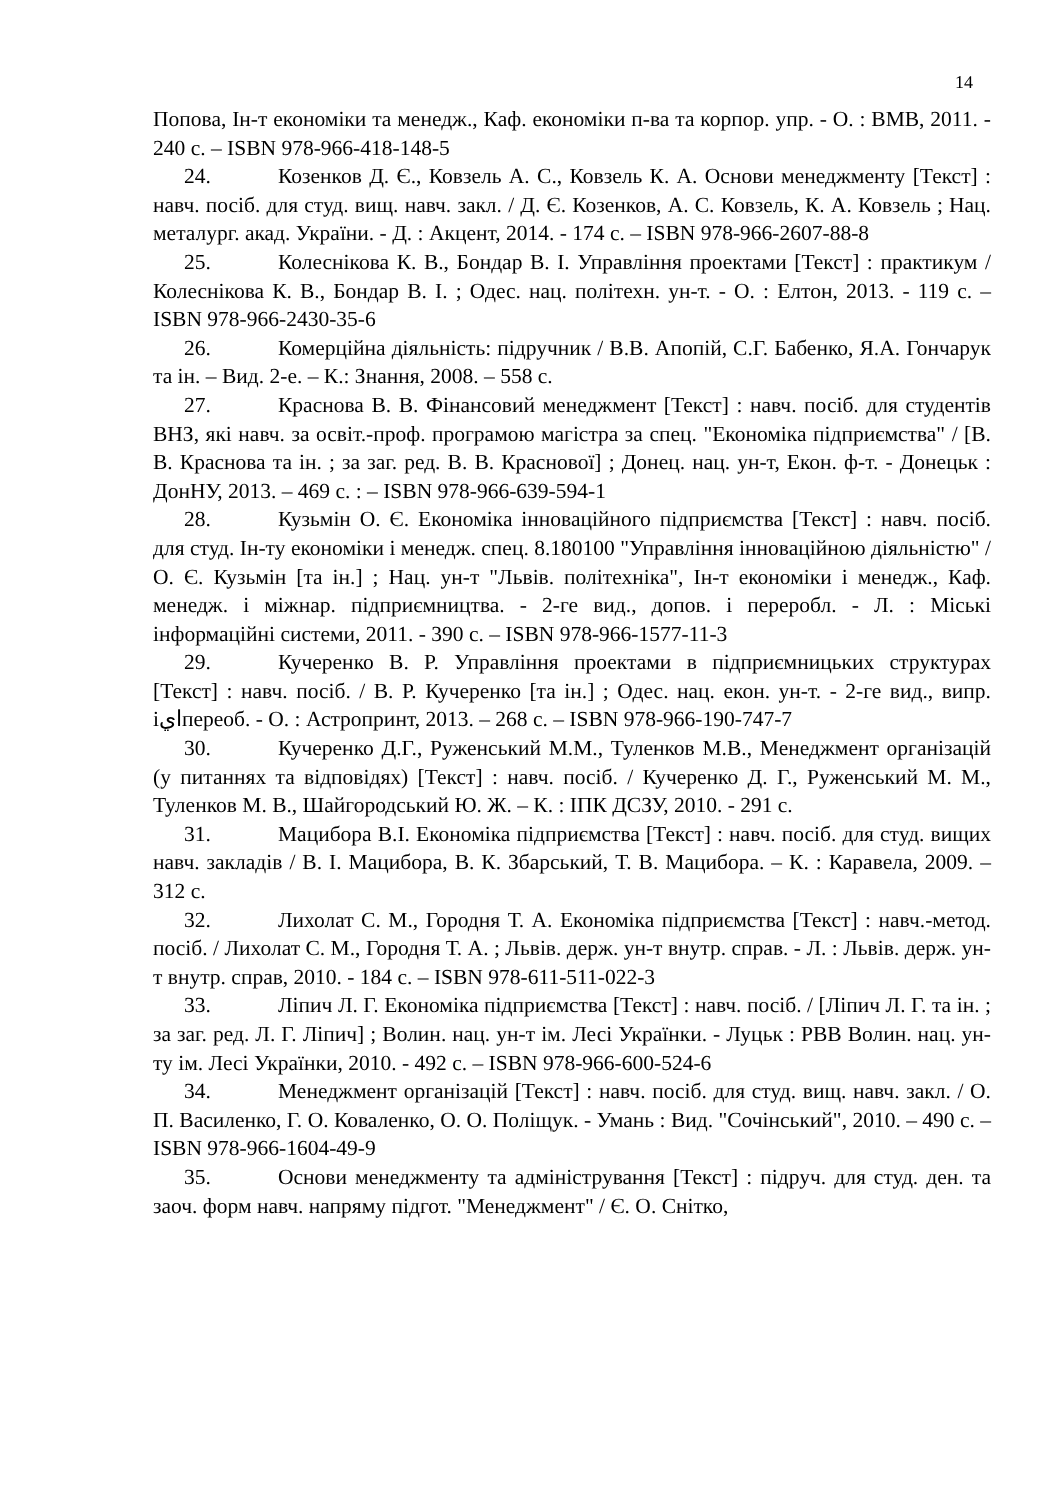14
Попова, Ін-т економіки та менедж., Каф. економіки п-ва та корпор. упр. - О. : ВМВ, 2011. - 240 с. – ISBN 978-966-418-148-5
24. Козенков Д. Є., Ковзель А. С., Ковзель К. А. Основи менеджменту [Текст] : навч. посіб. для студ. вищ. навч. закл. / Д. Є. Козенков, А. С. Ковзель, К. А. Ковзель ; Нац. металург. акад. України. - Д. : Акцент, 2014. - 174 с. – ISBN 978-966-2607-88-8
25. Колеснікова К. В., Бондар В. І. Управління проектами [Текст] : практикум / Колеснікова К. В., Бондар В. І. ; Одес. нац. політехн. ун-т. - О. : Елтон, 2013. - 119 с. – ISBN 978-966-2430-35-6
26. Комерційна діяльність: підручник / В.В. Апопій, С.Г. Бабенко, Я.А. Гончарук та ін. – Вид. 2-е. – К.: Знання, 2008. – 558 с.
27. Краснова В. В. Фінансовий менеджмент [Текст] : навч. посіб. для студентів ВНЗ, які навч. за освіт.-проф. програмою магістра за спец. "Економіка підприємства" / [В. В. Краснова та ін. ; за заг. ред. В. В. Краснової] ; Донец. нац. ун-т, Екон. ф-т. - Донецьк : ДонНУ, 2013. – 469 с. : – ISBN 978-966-639-594-1
28. Кузьмін О. Є. Економіка інноваційного підприємства [Текст] : навч. посіб. для студ. Ін-ту економіки і менедж. спец. 8.180100 "Управління інноваційною діяльністю" / О. Є. Кузьмін [та ін.] ; Нац. ун-т "Львів. політехніка", Ін-т економіки і менедж., Каф. менедж. і міжнар. підприємництва. - 2-ге вид., допов. і переробл. - Л. : Міські інформаційні системи, 2011. - 390 с. – ISBN 978-966-1577-11-3
29. Кучеренко В. Р. Управління проектами в підприємницьких структурах [Текст] : навч. посіб. / В. Р. Кучеренко [та ін.] ; Одес. нац. екон. ун-т. - 2-ге вид., випр. іايпереоб. - О. : Астропринт, 2013. – 268 с. – ISBN 978-966-190-747-7
30. Кучеренко Д.Г., Руженський М.М., Туленков М.В., Менеджмент організацій (у питаннях та відповідях) [Текст] : навч. посіб. / Кучеренко Д. Г., Руженський М. М., Туленков М. В., Шайгородський Ю. Ж. – К. : ІПК ДСЗУ, 2010. - 291 с.
31. Мацибора В.І. Економіка підприємства [Текст] : навч. посіб. для студ. вищих навч. закладів / В. І. Мацибора, В. К. Збарський, Т. В. Мацибора. – К. : Каравела, 2009. – 312 с.
32. Лихолат С. М., Городня Т. А. Економіка підприємства [Текст] : навч.-метод. посіб. / Лихолат С. М., Городня Т. А. ; Львів. держ. ун-т внутр. справ. - Л. : Львів. держ. ун-т внутр. справ, 2010. - 184 с. – ISBN 978-611-511-022-3
33. Ліпич Л. Г. Економіка підприємства [Текст] : навч. посіб. / [Ліпич Л. Г. та ін. ; за заг. ред. Л. Г. Ліпич] ; Волин. нац. ун-т ім. Лесі Українки. - Луцьк : РВВ Волин. нац. ун-ту ім. Лесі Українки, 2010. - 492 с. – ISBN 978-966-600-524-6
34. Менеджмент організацій [Текст] : навч. посіб. для студ. вищ. навч. закл. / О. П. Василенко, Г. О. Коваленко, О. О. Поліщук. - Умань : Вид. "Сочінський", 2010. – 490 с. – ISBN 978-966-1604-49-9
35. Основи менеджменту та адміністрування [Текст] : підруч. для студ. ден. та заоч. форм навч. напряму підгот. "Менеджмент" / Є. О. Снітко,